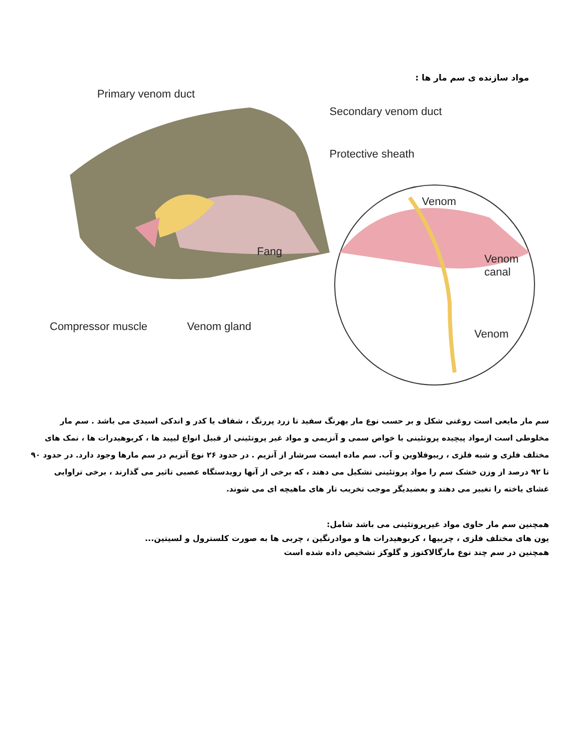مواد سازنده ی سم مار ها :
Primary venom duct
Secondary venom duct
Protective sheath
Venom
Fang
Venom
canal
Compressor muscle Venom gland
Venom
سم مار مایعی است روغنی شکل و بر حسب نوع مار بهرنگ سفید تا زرد پررنگ ، شفاف یا کدر و اندکی اسیدی می باشد . سم مار مخلوطی است ازمواد پیچیده پروتئینی با خواص سمی و آنزیمی و مواد غیر پروتئینی از قبیل انواع لیپید ها ، کربوهیدرات ها ، نمک های مختلف فلزی و شبه فلزی ، ریبوفلاوین و آب. سم ماده ایست سرشار از آنزیم . در حدود ۲۶ نوع آنزیم در سم مارها وجود دارد. در حدود ۹۰ تا ۹۲ درصد از وزن خشک سم را مواد پروتئینی تشکیل می دهند ، که برخی از آنها رویدستگاه عصبی تاثیر می گذارند ، برخی تراوایی غشای یاخته را تغییر می دهند و بعضیدیگر موجب تخریب تار های ماهیچه ای می شوند.
همچنین سم مار حاوی مواد غیرپروتئینی می باشد شامل:
یون های مختلف فلزی ، چربیها ، کربوهیدرات ها و موادرنگین ، چربی ها به صورت کلسترول و لسیتین...
همچنین در سم چند نوع مارگالاکتوز و گلوکز تشخیص داده شده است